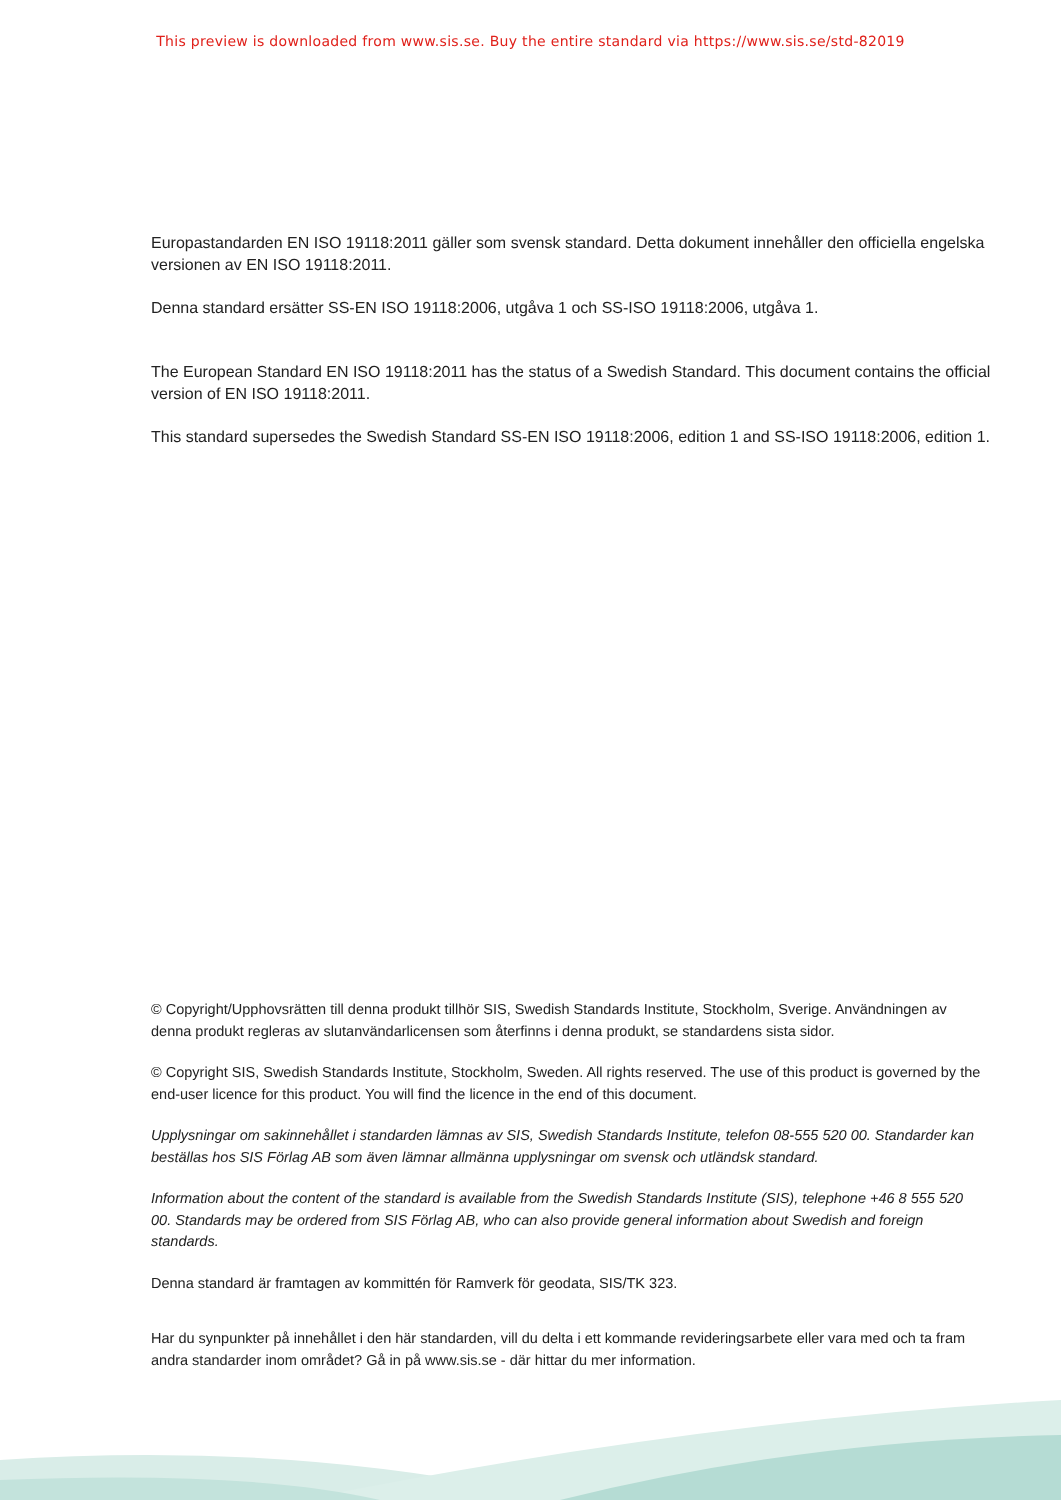This preview is downloaded from www.sis.se. Buy the entire standard via https://www.sis.se/std-82019
Europastandarden EN ISO 19118:2011 gäller som svensk standard. Detta dokument innehåller den officiella engelska versionen av EN ISO 19118:2011.
Denna standard ersätter SS-EN ISO 19118:2006, utgåva 1 och SS-ISO 19118:2006, utgåva 1.
The European Standard EN ISO 19118:2011 has the status of a Swedish Standard. This document contains the official version of EN ISO 19118:2011.
This standard supersedes the Swedish Standard SS-EN ISO 19118:2006, edition 1 and SS-ISO 19118:2006, edition 1.
© Copyright/Upphovsrätten till denna produkt tillhör SIS, Swedish Standards Institute, Stockholm, Sverige. Användningen av denna produkt regleras av slutanvändarlicensen som återfinns i denna produkt, se standardens sista sidor.
© Copyright SIS, Swedish Standards Institute, Stockholm, Sweden. All rights reserved. The use of this product is governed by the end-user licence for this product. You will find the licence in the end of this document.
Upplysningar om sakinnehållet i standarden lämnas av SIS, Swedish Standards Institute, telefon 08-555 520 00. Standarder kan beställas hos SIS Förlag AB som även lämnar allmänna upplysningar om svensk och utländsk standard.
Information about the content of the standard is available from the Swedish Standards Institute (SIS), telephone +46 8 555 520 00. Standards may be ordered from SIS Förlag AB, who can also provide general information about Swedish and foreign standards.
Denna standard är framtagen av kommittén för Ramverk för geodata, SIS/TK 323.
Har du synpunkter på innehållet i den här standarden, vill du delta i ett kommande revideringsarbete eller vara med och ta fram andra standarder inom området? Gå in på www.sis.se - där hittar du mer information.